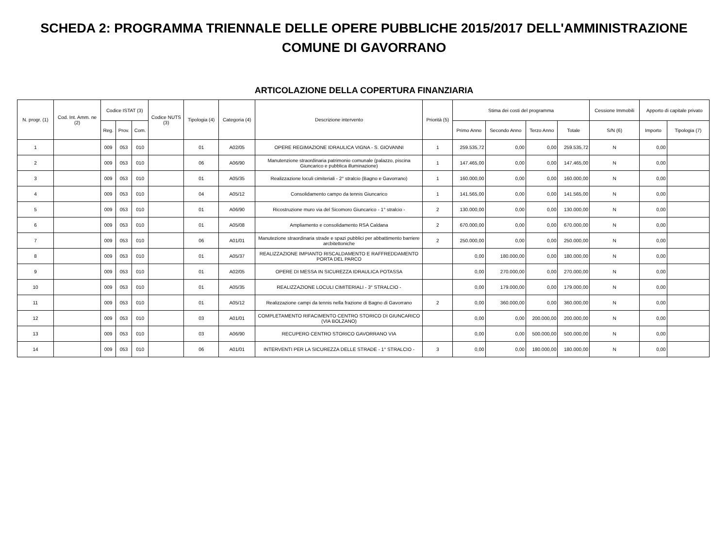SCHEDA 2: PROGRAMMA TRIENNALE DELLE OPERE PUBBLICHE 2015/2017 DELL'AMMINISTRAZIONE
COMUNE DI GAVORRANO
ARTICOLAZIONE DELLA COPERTURA FINANZIARIA
| N. progr. (1) | Cod. Int. Amm. ne (2) | Codice ISTAT (3) | | | Codice NUTS (3) | Tipologia (4) | Categoria (4) | Descrizione intervento | Priorità (5) | Stima dei costi del programma | | | | Cessione Immobili | Apporto di capitale privato | |
| --- | --- | --- | --- | --- | --- | --- | --- | --- | --- | --- | --- | --- | --- | --- | --- | --- |
| | | Reg. | Prov. | Com. | | | | | | Primo Anno | Secondo Anno | Terzo Anno | Totale | S/N (6) | Importo | Tipologia (7) |
| 1 | | 009 | 053 | 010 | | 01 | A02/05 | OPERE REGIMAZIONE IDRAULICA VIGNA - S. GIOVANNI | 1 | 259.535,72 | 0,00 | 0,00 | 259.535,72 | N | 0,00 | |
| 2 | | 009 | 053 | 010 | | 06 | A06/90 | Manutenzione straordinaria patrimonio comunale (palazzo, piscina Giuncarico e pubblica illuminazione) | 1 | 147.465,00 | 0,00 | 0,00 | 147.465,00 | N | 0,00 | |
| 3 | | 009 | 053 | 010 | | 01 | A05/35 | Realizzazione loculi cimiteriali - 2° stralcio (Bagno e Gavorrano) | 1 | 160.000,00 | 0,00 | 0,00 | 160.000,00 | N | 0,00 | |
| 4 | | 009 | 053 | 010 | | 04 | A05/12 | Consolidamento campo da tennis Giuncarico | 1 | 141.565,00 | 0,00 | 0,00 | 141.565,00 | N | 0,00 | |
| 5 | | 009 | 053 | 010 | | 01 | A06/90 | Ricostruzione muro via del Sicomoro Giuncarico - 1° stralcio - | 2 | 130.000,00 | 0,00 | 0,00 | 130.000,00 | N | 0,00 | |
| 6 | | 009 | 053 | 010 | | 01 | A05/08 | Ampliamento e consolidamento RSA Caldana | 2 | 670.000,00 | 0,00 | 0,00 | 670.000,00 | N | 0,00 | |
| 7 | | 009 | 053 | 010 | | 06 | A01/01 | Manutezione straordinaria strade e spazi pubblici per abbattimento barriere arcbitettoniche | 2 | 250.000,00 | 0,00 | 0,00 | 250.000,00 | N | 0,00 | |
| 8 | | 009 | 053 | 010 | | 01 | A05/37 | REALIZZAZIONE IMPIANTO RISCALDAMENTO E RAFFREDDAMENTO PORTA DEL PARCO | | 0,00 | 180.000,00 | 0,00 | 180.000,00 | N | 0,00 | |
| 9 | | 009 | 053 | 010 | | 01 | A02/05 | OPERE DI MESSA IN SICUREZZA IDRAULICA POTASSA | | 0,00 | 270.000,00 | 0,00 | 270.000,00 | N | 0,00 | |
| 10 | | 009 | 053 | 010 | | 01 | A05/35 | REALIZZAZIONE LOCULI CIMITERIALI - 3° STRALCIO - | | 0,00 | 179.000,00 | 0,00 | 179.000,00 | N | 0,00 | |
| 11 | | 009 | 053 | 010 | | 01 | A05/12 | Realizzazione campi da tennis nella frazione di Bagno di Gavorrano | 2 | 0,00 | 360.000,00 | 0,00 | 360.000,00 | N | 0,00 | |
| 12 | | 009 | 053 | 010 | | 03 | A01/01 | COMPLETAMENTO RIFACIMENTO CENTRO STORICO DI GIUNCARICO (VIA BOLZANO) | | 0,00 | 0,00 | 200.000,00 | 200.000,00 | N | 0,00 | |
| 13 | | 009 | 053 | 010 | | 03 | A06/90 | RECUPERO CENTRO STORICO GAVORRANO VIA | | 0,00 | 0,00 | 500.000,00 | 500.000,00 | N | 0,00 | |
| 14 | | 009 | 053 | 010 | | 06 | A01/01 | INTERVENTI PER LA SICUREZZA DELLE STRADE - 1° STRALCIO - | 3 | 0,00 | 0,00 | 180.000,00 | 180.000,00 | N | 0,00 | |